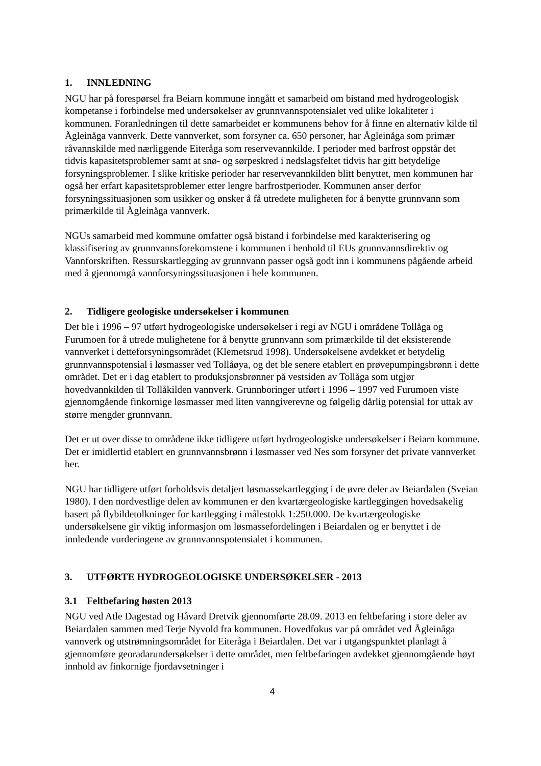1. INNLEDNING
NGU har på forespørsel fra Beiarn kommune inngått et samarbeid om bistand med hydrogeologisk kompetanse i forbindelse med undersøkelser av grunnvannspotensialet ved ulike lokaliteter i kommunen. Foranledningen til dette samarbeidet er kommunens behov for å finne en alternativ kilde til Ågleinåga vannverk. Dette vannverket, som forsyner ca. 650 personer, har Ågleinåga som primær råvannskilde med nærliggende Eiteråga som reservevannkilde. I perioder med barfrost oppstår det tidvis kapasitetsproblemer samt at snø- og sørpeskred i nedslagsfeltet tidvis har gitt betydelige forsyningsproblemer. I slike kritiske perioder har reservevannkilden blitt benyttet, men kommunen har også her erfart kapasitetsproblemer etter lengre barfrostperioder. Kommunen anser derfor forsyningssituasjonen som usikker og ønsker å få utredete muligheten for å benytte grunnvann som primærkilde til Ågleinåga vannverk.
NGUs samarbeid med kommune omfatter også bistand i forbindelse med karakterisering og klassifisering av grunnvannsforekomstene i kommunen i henhold til EUs grunnvannsdirektiv og Vannforskriften. Ressurskartlegging av grunnvann passer også godt inn i kommunens pågående arbeid med å gjennomgå vannforsyningssituasjonen i hele kommunen.
2. Tidligere geologiske undersøkelser i kommunen
Det ble i 1996 – 97 utført hydrogeologiske undersøkelser i regi av NGU i områdene Tollåga og Furumoen for å utrede mulighetene for å benytte grunnvann som primærkilde til det eksisterende vannverket i detteforsyningsområdet (Klemetsrud 1998). Undersøkelsene avdekket et betydelig grunnvannspotensial i løsmasser ved Tollåøya, og det ble senere etablert en prøvepumpingsbrønn i dette området. Det er i dag etablert to produksjonsbrønner på vestsiden av Tollåga som utgjør hovedvannkilden til Tollåkilden vannverk. Grunnboringer utført i 1996 – 1997 ved Furumoen viste gjennomgående finkornige løsmasser med liten vanngiverevne og følgelig dårlig potensial for uttak av større mengder grunnvann.
Det er ut over disse to områdene ikke tidligere utført hydrogeologiske undersøkelser i Beiarn kommune. Det er imidlertid etablert en grunnvannsbrønn i løsmasser ved Nes som forsyner det private vannverket her.
NGU har tidligere utført forholdsvis detaljert løsmassekartlegging i de øvre deler av Beiardalen (Sveian 1980). I den nordvestlige delen av kommunen er den kvartærgeologiske kartleggingen hovedsakelig basert på flybildetolkninger for kartlegging i målestokk 1:250.000. De kvartærgeologiske undersøkelsene gir viktig informasjon om løsmassefordelingen i Beiardalen og er benyttet i de innledende vurderingene av grunnvannspotensialet i kommunen.
3. UTFØRTE HYDROGEOLOGISKE UNDERSØKELSER - 2013
3.1 Feltbefaring høsten 2013
NGU ved Atle Dagestad og Håvard Dretvik gjennomførte 28.09. 2013 en feltbefaring i store deler av Beiardalen sammen med Terje Nyvold fra kommunen. Hovedfokus var på området ved Ågleinåga vannverk og utstrømningsområdet for Eiteråga i Beiardalen. Det var i utgangspunktet planlagt å gjennomføre georadarundersøkelser i dette området, men feltbefaringen avdekket gjennomgående høyt innhold av finkornige fjordavsetninger i
4